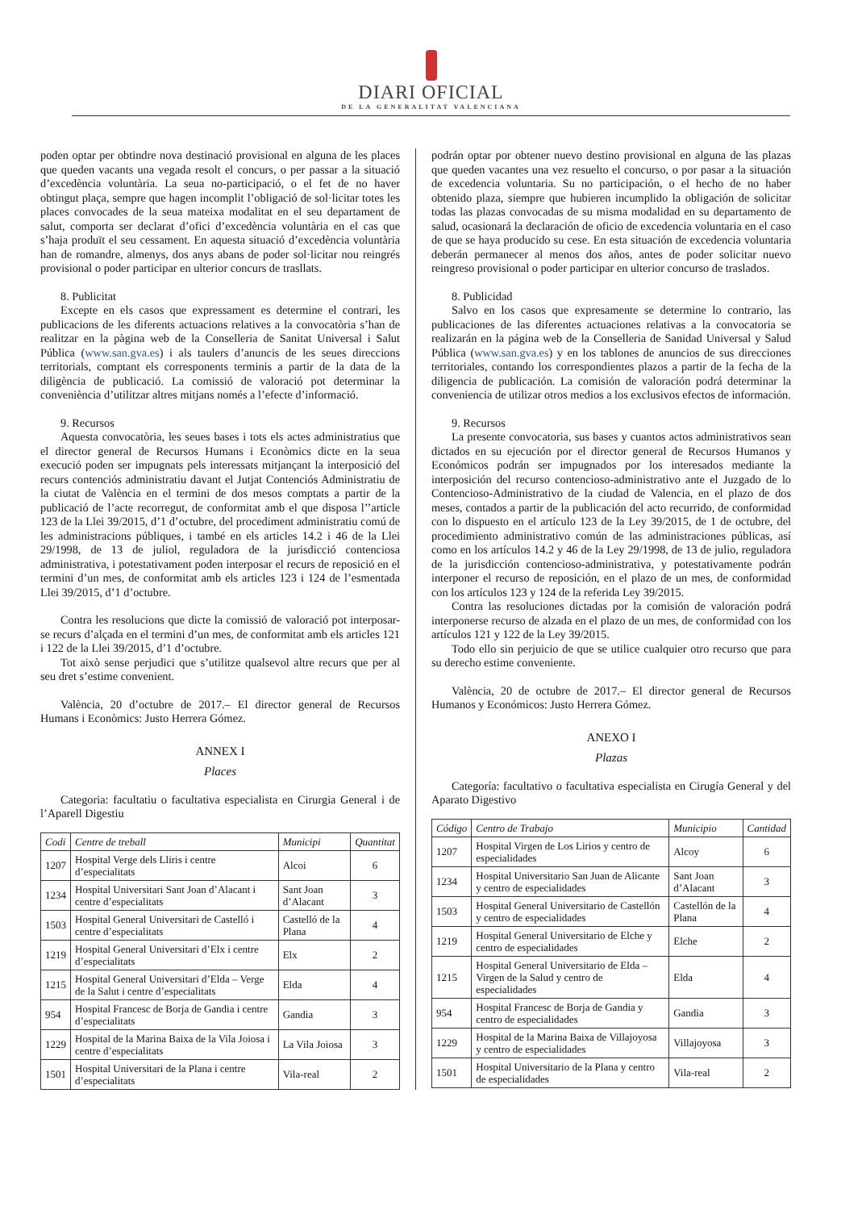DIARI OFICIAL
DE LA GENERALITAT VALENCIANA
poden optar per obtindre nova destinació provisional en alguna de les places que queden vacants una vegada resolt el concurs, o per passar a la situació d’excedència voluntària. La seua no-participació, o el fet de no haver obtingut plaça, sempre que hagen incomplit l’obligació de sol·licitar totes les places convocades de la seua mateixa modalitat en el seu departament de salut, comporta ser declarat d’ofici d’excedència voluntària en el cas que s’haja produït el seu cessament. En aquesta situació d’excedència voluntària han de romandre, almenys, dos anys abans de poder sol·licitar nou reingrés provisional o poder participar en ulterior concurs de trasllats.
8. Publicitat
Excepte en els casos que expressament es determine el contrari, les publicacions de les diferents actuacions relatives a la convocatòria s’han de realitzar en la pàgina web de la Conselleria de Sanitat Universal i Salut Pública (www.san.gva.es) i als taulers d’anuncis de les seues direccions territorials, comptant els corresponents terminis a partir de la data de la diligència de publicació. La comissió de valoració pot determinar la conveniència d’utilitzar altres mitjans només a l’efecte d’informació.
9. Recursos
Aquesta convocatòria, les seues bases i tots els actes administratius que el director general de Recursos Humans i Econòmics dicte en la seua execució poden ser impugnats pels interessats mitjançant la interposició del recurs contenciós administratiu davant el Jutjat Contenciós Administratiu de la ciutat de València en el termini de dos mesos comptats a partir de la publicació de l’acte recorregut, de conformitat amb el que disposa l’’article 123 de la Llei 39/2015, d’1 d’octubre, del procediment administratiu comú de les administracions públiques, i també en els articles 14.2 i 46 de la Llei 29/1998, de 13 de juliol, reguladora de la jurisdicció contenciosa administrativa, i potestativament poden interposar el recurs de reposició en el termini d’un mes, de conformitat amb els articles 123 i 124 de l’esmentada Llei 39/2015, d’1 d’octubre.
Contra les resolucions que dicte la comissió de valoració pot interposar-se recurs d’alçada en el termini d’un mes, de conformitat amb els articles 121 i 122 de la Llei 39/2015, d’1 d’octubre.
Tot això sense perjudici que s’utilitze qualsevol altre recurs que per al seu dret s’estime convenient.
València, 20 d’octubre de 2017.– El director general de Recursos Humans i Econòmics: Justo Herrera Gómez.
ANNEX I
Places
Categoria: facultatiu o facultativa especialista en Cirurgia General i de l’Aparell Digestiu
| Codi | Centre de treball | Municipi | Quantitat |
| --- | --- | --- | --- |
| 1207 | Hospital Verge dels Lliris i centre d’especialitats | Alcoi | 6 |
| 1234 | Hospital Universitari Sant Joan d’Alacant i centre d’especialitats | Sant Joan d’Alacant | 3 |
| 1503 | Hospital General Universitari de Castelló i centre d’especialitats | Castelló de la Plana | 4 |
| 1219 | Hospital General Universitari d’Elx i centre d’especialitats | Elx | 2 |
| 1215 | Hospital General Universitari d’Elda – Verge de la Salut i centre d’especialitats | Elda | 4 |
| 954 | Hospital Francesc de Borja de Gandia i centre d’especialitats | Gandia | 3 |
| 1229 | Hospital de la Marina Baixa de la Vila Joiosa i centre d’especialitats | La Vila Joiosa | 3 |
| 1501 | Hospital Universitari de la Plana i centre d’especialitats | Vila-real | 2 |
podrán optar por obtener nuevo destino provisional en alguna de las plazas que queden vacantes una vez resuelto el concurso, o por pasar a la situación de excedencia voluntaria. Su no participación, o el hecho de no haber obtenido plaza, siempre que hubieren incumplido la obligación de solicitar todas las plazas convocadas de su misma modalidad en su departamento de salud, ocasionará la declaración de oficio de excedencia voluntaria en el caso de que se haya producido su cese. En esta situación de excedencia voluntaria deberán permanecer al menos dos años, antes de poder solicitar nuevo reingreso provisional o poder participar en ulterior concurso de traslados.
8. Publicidad
Salvo en los casos que expresamente se determine lo contrario, las publicaciones de las diferentes actuaciones relativas a la convocatoria se realizarán en la página web de la Conselleria de Sanidad Universal y Salud Pública (www.san.gva.es) y en los tablones de anuncios de sus direcciones territoriales, contando los correspondientes plazos a partir de la fecha de la diligencia de publicación. La comisión de valoración podrá determinar la conveniencia de utilizar otros medios a los exclusivos efectos de información.
9. Recursos
La presente convocatoria, sus bases y cuantos actos administrativos sean dictados en su ejecución por el director general de Recursos Humanos y Económicos podrán ser impugnados por los interesados mediante la interposición del recurso contencioso-administrativo ante el Juzgado de lo Contencioso-Administrativo de la ciudad de Valencia, en el plazo de dos meses, contados a partir de la publicación del acto recurrido, de conformidad con lo dispuesto en el artículo 123 de la Ley 39/2015, de 1 de octubre, del procedimiento administrativo común de las administraciones públicas, así como en los artículos 14.2 y 46 de la Ley 29/1998, de 13 de julio, reguladora de la jurisdicción contencioso-administrativa, y potestativamente podrán interponer el recurso de reposición, en el plazo de un mes, de conformidad con los artículos 123 y 124 de la referida Ley 39/2015.
Contra las resoluciones dictadas por la comisión de valoración podrá interponerse recurso de alzada en el plazo de un mes, de conformidad con los artículos 121 y 122 de la Ley 39/2015.
Todo ello sin perjuicio de que se utilice cualquier otro recurso que para su derecho estime conveniente.
València, 20 de octubre de 2017.– El director general de Recursos Humanos y Económicos: Justo Herrera Gómez.
ANEXO I
Plazas
Categoría: facultativo o facultativa especialista en Cirugía General y del Aparato Digestivo
| Código | Centro de Trabajo | Municipio | Cantidad |
| --- | --- | --- | --- |
| 1207 | Hospital Virgen de Los Lirios y centro de especialidades | Alcoy | 6 |
| 1234 | Hospital Universitario San Juan de Alicante y centro de especialidades | Sant Joan d’Alacant | 3 |
| 1503 | Hospital General Universitario de Castellón y centro de especialidades | Castellón de la Plana | 4 |
| 1219 | Hospital General Universitario de Elche y centro de especialidades | Elche | 2 |
| 1215 | Hospital General Universitario de Elda – Virgen de la Salud y centro de especialidades | Elda | 4 |
| 954 | Hospital Francesc de Borja de Gandia y centro de especialidades | Gandia | 3 |
| 1229 | Hospital de la Marina Baixa de Villajoyosa y centro de especialidades | Villajoyosa | 3 |
| 1501 | Hospital Universitario de la Plana y centro de especialidades | Vila-real | 2 |